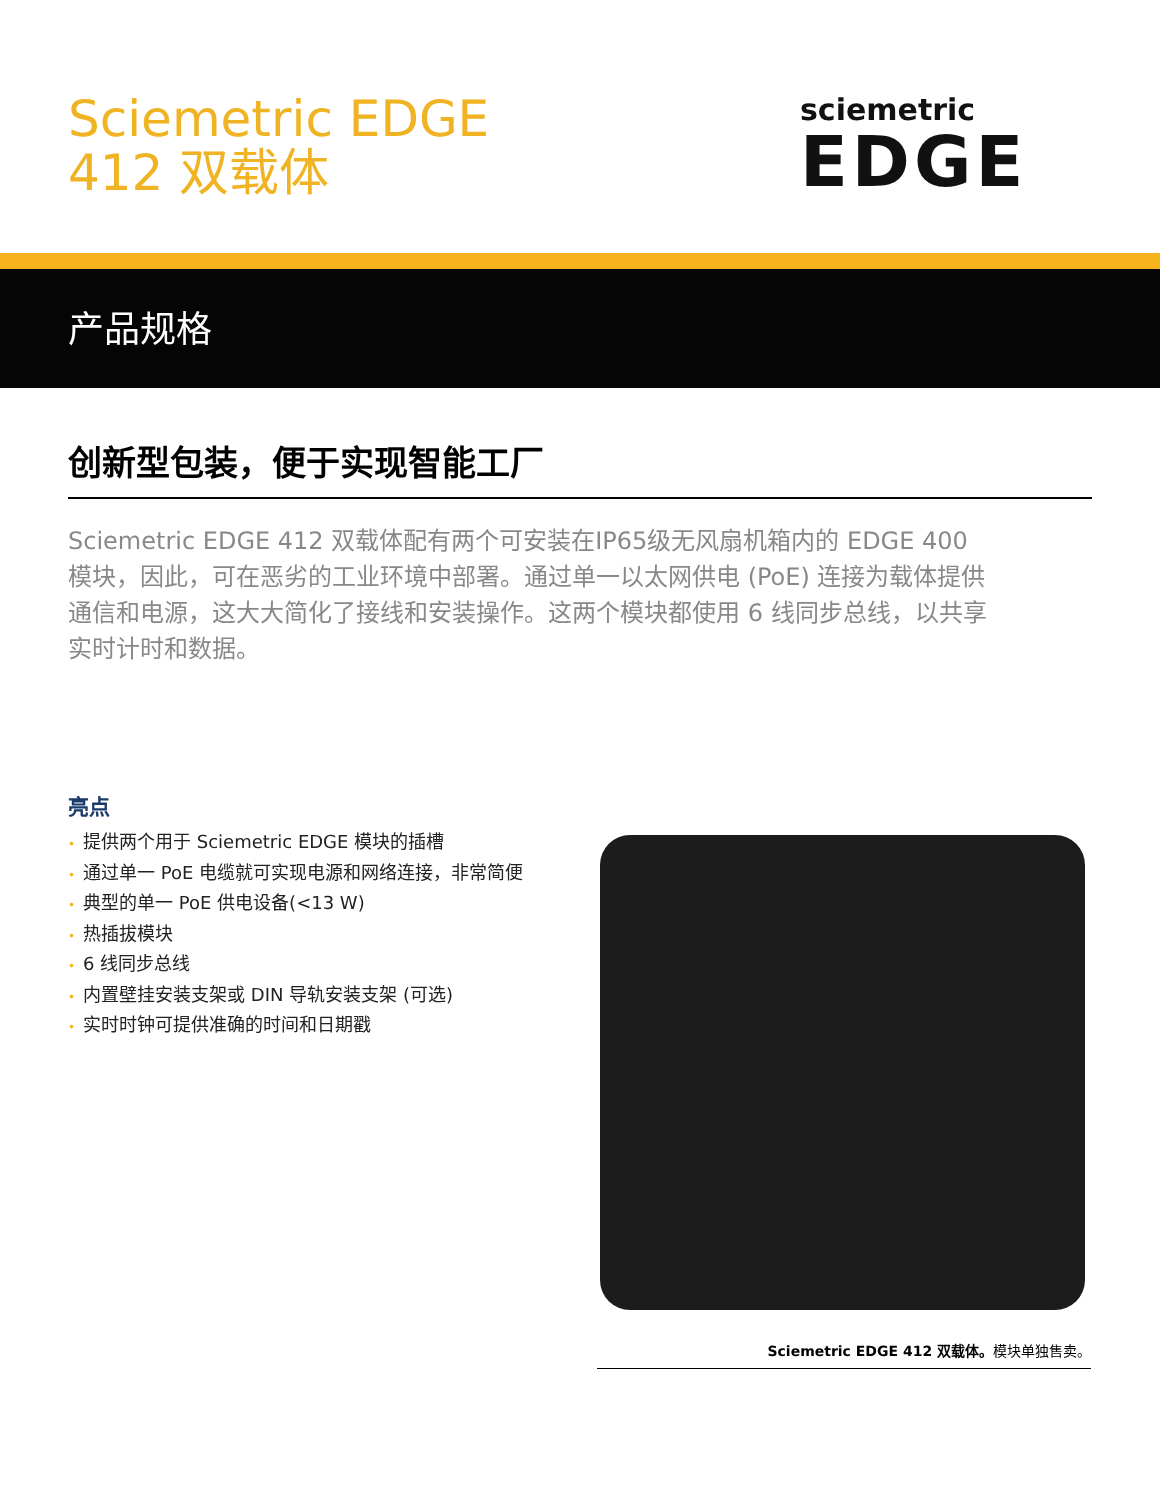Sciemetric EDGE
412 双载体
sciemetric
EDGE
产品规格
创新型包装，便于实现智能工厂
Sciemetric EDGE 412 双载体配有两个可安装在IP65级无风扇机箱内的 EDGE 400 模块，因此，可在恶劣的工业环境中部署。通过单一以太网供电 (PoE) 连接为载体提供通信和电源，这大大简化了接线和安装操作。这两个模块都使用 6 线同步总线，以共享实时计时和数据。
亮点
• 提供两个用于 Sciemetric EDGE 模块的插槽
• 通过单一 PoE 电缆就可实现电源和网络连接，非常简便
• 典型的单一 PoE 供电设备(<13 W)
• 热插拔模块
• 6 线同步总线
• 内置壁挂安装支架或 DIN 导轨安装支架 (可选)
• 实时时钟可提供准确的时间和日期戳
Sciemetric EDGE 412 双载体。模块单独售卖。